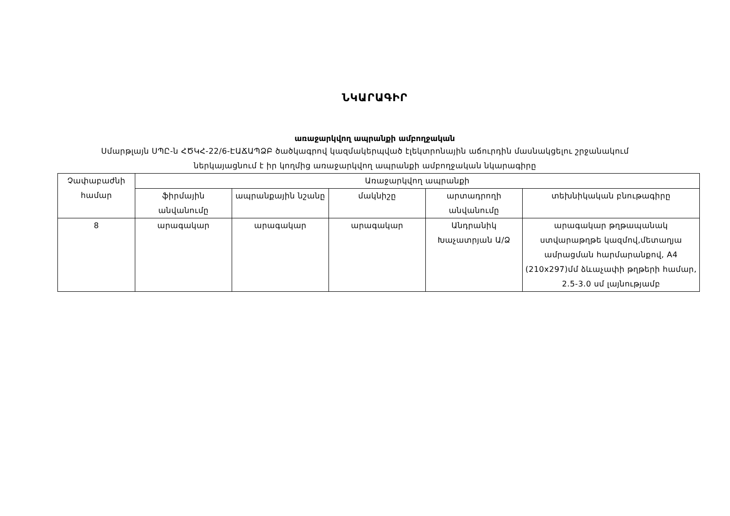ՆԿԱՐԱԳԻՐ
առաջարկվող ապրանքի ամբողջական
Սմարթլայն ՍՊԸ-ն ՀԾԿՀ-22/6-ԷԱՃԱՊՁԲ ծածկագրով կազմակերպված էլեկտրոնային աճուրդին մասնակցելու շրջանակում
ներկայացնում է իր կողմից առաջարկվող ապրանքի ամբողջական նկարագիրը
| Չափաբաժնի համար | Առաջարկվող ապրանքի | | | | |
| --- | --- | --- | --- | --- | --- |
| | ֆիրմային անվանումը | ապրանքային նշանը | մակնիշը | արտադրողի անվանումը | տեխնիկական բնութագիրը |
| 8 | արագակար | արագակար | արագակար | Անդրանիկ Խաչատրյան Ա/Ձ | արագակար թղթապանակ ստվարաթղթե կազմով,մետաղյա ամրացման հարմարանքով, A4 (210x297)մմ ձևաչափի թղթերի համար, 2.5-3.0 սմ լայնությամբ |